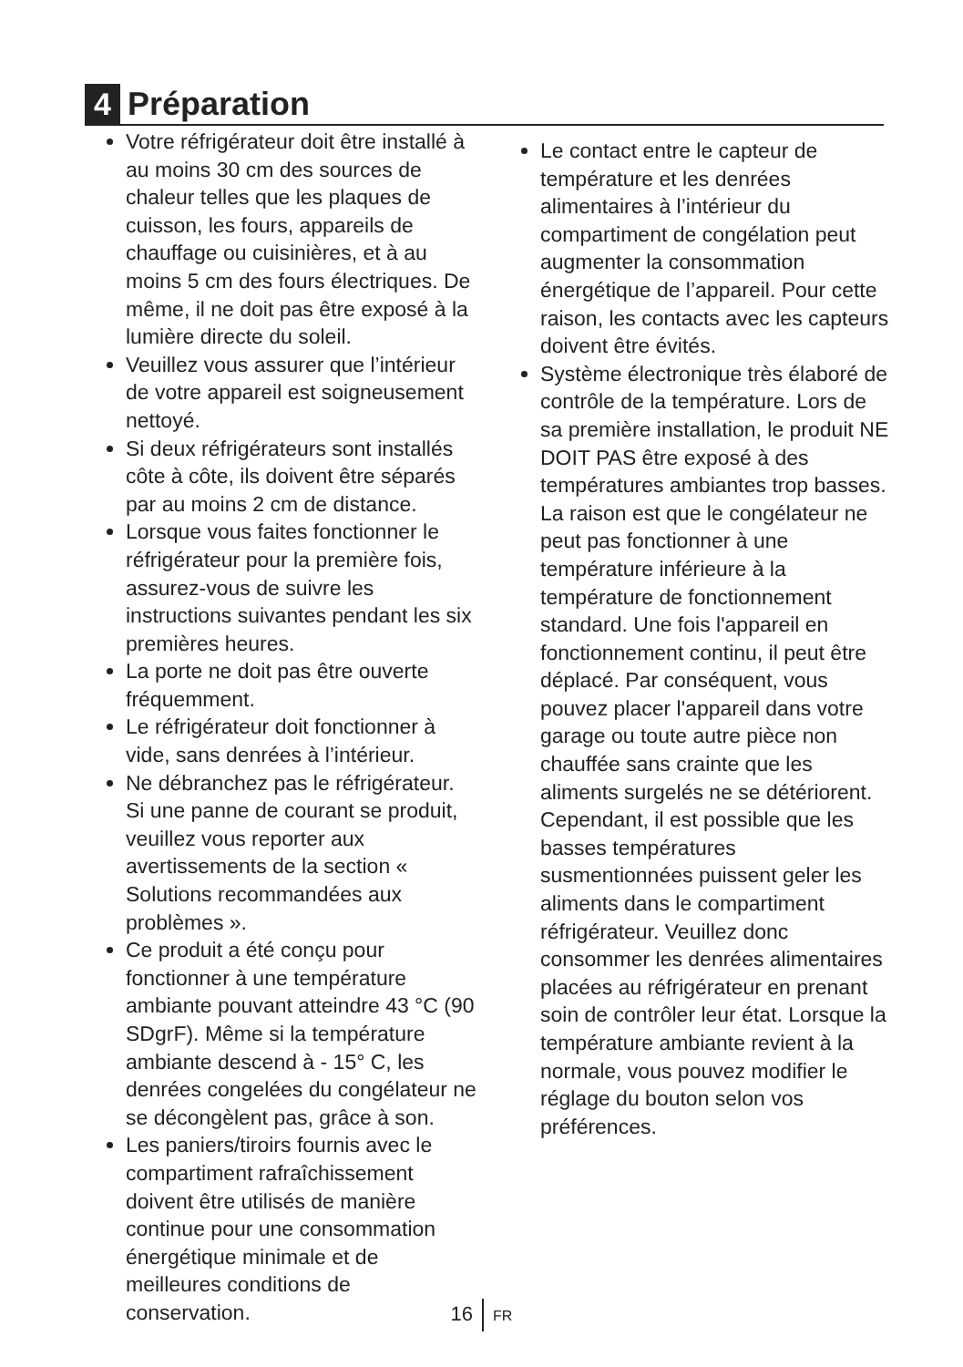4 Préparation
Votre réfrigérateur doit être installé à au moins 30 cm des sources de chaleur telles que les plaques de cuisson, les fours, appareils de chauffage ou cuisinières, et à au moins 5 cm des fours électriques. De même, il ne doit pas être exposé à la lumière directe du soleil.
Veuillez vous assurer que l’intérieur de votre appareil est soigneusement nettoyé.
Si deux réfrigérateurs sont installés côte à côte, ils doivent être séparés par au moins 2 cm de distance.
Lorsque vous faites fonctionner le réfrigérateur pour la première fois, assurez-vous de suivre les instructions suivantes pendant les six premières heures.
La porte ne doit pas être ouverte fréquemment.
Le réfrigérateur doit fonctionner à vide, sans denrées à l’intérieur.
Ne débranchez pas le réfrigérateur. Si une panne de courant se produit, veuillez vous reporter aux avertissements de la section « Solutions recommandées aux problèmes ».
Ce produit a été conçu pour fonctionner à une température ambiante pouvant atteindre 43 °C (90 SDgrF). Même si la température ambiante descend à - 15° C, les denrées congelées du congélateur ne se décongèlent pas, grâce à son.
Les paniers/tiroirs fournis avec le compartiment rafraîchissement doivent être utilisés de manière continue pour une consommation énergétique minimale et de meilleures conditions de conservation.
Le contact entre le capteur de température et les denrées alimentaires à l’intérieur du compartiment de congélation peut augmenter la consommation énergétique de l’appareil. Pour cette raison, les contacts avec les capteurs doivent être évités.
Système électronique très élaboré de contrôle de la température. Lors de sa première installation, le produit NE DOIT PAS être exposé à des températures ambiantes trop basses. La raison est que le congélateur ne peut pas fonctionner à une température inférieure à la température de fonctionnement standard. Une fois l'appareil en fonctionnement continu, il peut être déplacé. Par conséquent, vous pouvez placer l'appareil dans votre garage ou toute autre pièce non chauffée sans crainte que les aliments surgelés ne se détériorent. Cependant, il est possible que les basses températures susmentionnées puissent geler les aliments dans le compartiment réfrigérateur. Veuillez donc consommer les denrées alimentaires placées au réfrigérateur en prenant soin de contrôler leur état. Lorsque la température ambiante revient à la normale, vous pouvez modifier le réglage du bouton selon vos préférences.
16 FR